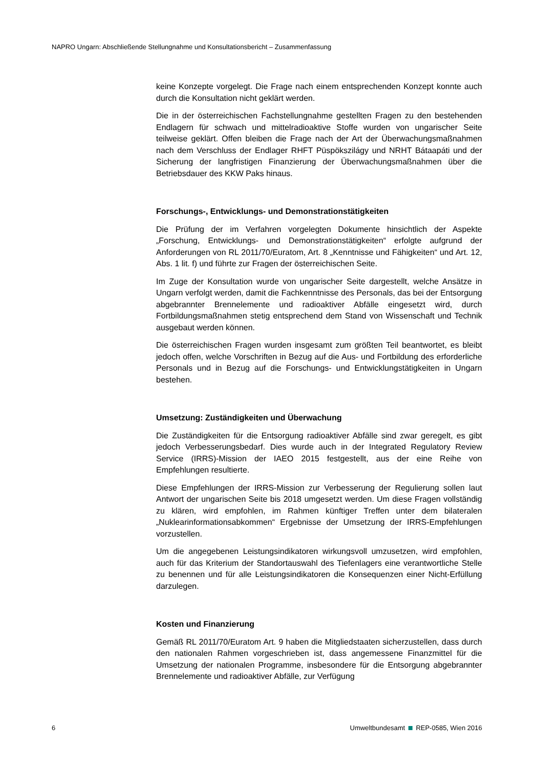NAPRO Ungarn: Abschließende Stellungnahme und Konsultationsbericht – Zusammenfassung
keine Konzepte vorgelegt. Die Frage nach einem entsprechenden Konzept konnte auch durch die Konsultation nicht geklärt werden.
Die in der österreichischen Fachstellungnahme gestellten Fragen zu den bestehenden Endlagern für schwach und mittelradioaktive Stoffe wurden von ungarischer Seite teilweise geklärt. Offen bleiben die Frage nach der Art der Überwachungsmaßnahmen nach dem Verschluss der Endlager RHFT Püspökszilágy und NRHT Bátaapáti und der Sicherung der langfristigen Finanzierung der Überwachungsmaßnahmen über die Betriebsdauer des KKW Paks hinaus.
Forschungs-, Entwicklungs- und Demonstrationstätigkeiten
Die Prüfung der im Verfahren vorgelegten Dokumente hinsichtlich der Aspekte „Forschung, Entwicklungs- und Demonstrationstätigkeiten“ erfolgte aufgrund der Anforderungen von RL 2011/70/Euratom, Art. 8 „Kenntnisse und Fähigkeiten“ und Art. 12, Abs. 1 lit. f) und führte zur Fragen der österreichischen Seite.
Im Zuge der Konsultation wurde von ungarischer Seite dargestellt, welche Ansätze in Ungarn verfolgt werden, damit die Fachkenntnisse des Personals, das bei der Entsorgung abgebrannter Brennelemente und radioaktiver Abfälle eingesetzt wird, durch Fortbildungsmaßnahmen stetig entsprechend dem Stand von Wissenschaft und Technik ausgebaut werden können.
Die österreichischen Fragen wurden insgesamt zum größten Teil beantwortet, es bleibt jedoch offen, welche Vorschriften in Bezug auf die Aus- und Fortbildung des erforderliche Personals und in Bezug auf die Forschungs- und Entwicklungstätigkeiten in Ungarn bestehen.
Umsetzung: Zuständigkeiten und Überwachung
Die Zuständigkeiten für die Entsorgung radioaktiver Abfälle sind zwar geregelt, es gibt jedoch Verbesserungsbedarf. Dies wurde auch in der Integrated Regulatory Review Service (IRRS)-Mission der IAEO 2015 festgestellt, aus der eine Reihe von Empfehlungen resultierte.
Diese Empfehlungen der IRRS-Mission zur Verbesserung der Regulierung sollen laut Antwort der ungarischen Seite bis 2018 umgesetzt werden. Um diese Fragen vollständig zu klären, wird empfohlen, im Rahmen künftiger Treffen unter dem bilateralen „Nuklearinformationsabkommen“ Ergebnisse der Umsetzung der IRRS-Empfehlungen vorzustellen.
Um die angegebenen Leistungsindikatoren wirkungsvoll umzusetzen, wird empfohlen, auch für das Kriterium der Standortauswahl des Tiefenlagers eine verantwortliche Stelle zu benennen und für alle Leistungsindikatoren die Konsequenzen einer Nicht-Erfüllung darzulegen.
Kosten und Finanzierung
Gemäß RL 2011/70/Euratom Art. 9 haben die Mitgliedstaaten sicherzustellen, dass durch den nationalen Rahmen vorgeschrieben ist, dass angemessene Finanzmittel für die Umsetzung der nationalen Programme, insbesondere für die Entsorgung abgebrannter Brennelemente und radioaktiver Abfälle, zur Verfügung
6 Umweltbundesamt REP-0585, Wien 2016